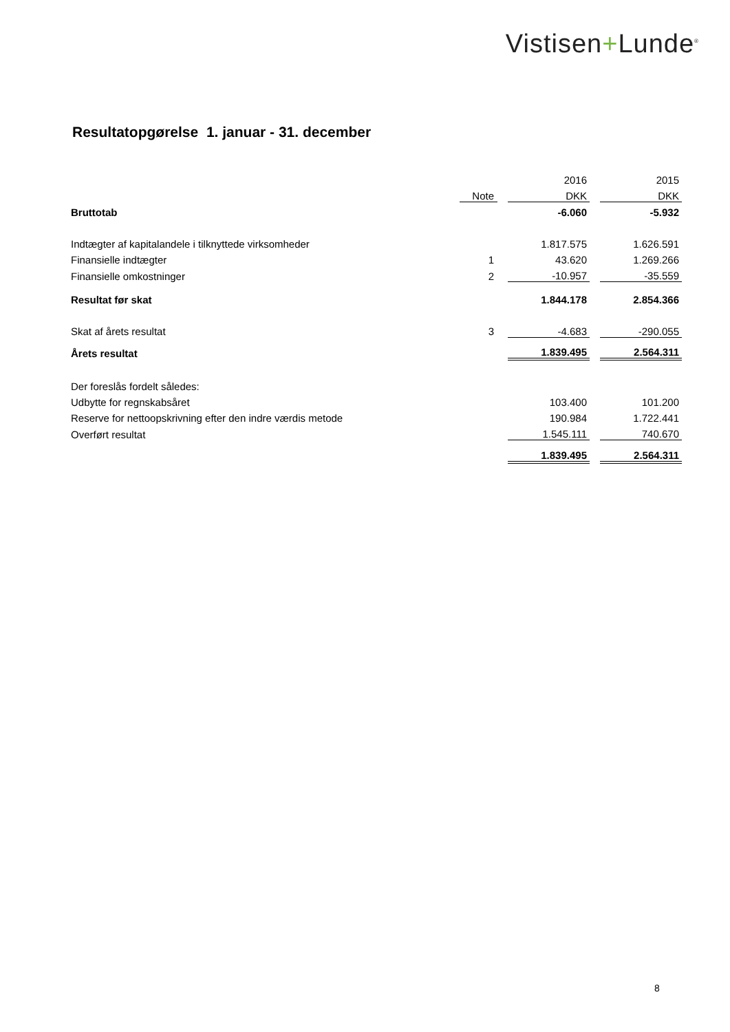Vistisen+Lunde<sup>®</sup>
Resultatopgørelse 1. januar - 31. december
| | | | 2016 | | 2015 |
| | Note | | DKK | | DKK |
| Bruttotab | | | -6.060 | | -5.932 |
| Indtægter af kapitalandele i tilknyttede virksomheder | | | 1.817.575 | | 1.626.591 |
| Finansielle indtægter | 1 | | 43.620 | | 1.269.266 |
| Finansielle omkostninger | 2 | | -10.957 | | -35.559 |
| Resultat før skat | | | 1.844.178 | | 2.854.366 |
| Skat af årets resultat | 3 | | -4.683 | | -290.055 |
| Årets resultat | | | 1.839.495 | | 2.564.311 |
| Der foreslås fordelt således: | | | | | |
| Udbytte for regnskabsåret | | | 103.400 | | 101.200 |
| Reserve for nettoopskrivning efter den indre værdis metode | | | 190.984 | | 1.722.441 |
| Overført resultat | | | 1.545.111 | | 740.670 |
| | | | 1.839.495 | | 2.564.311 |
8